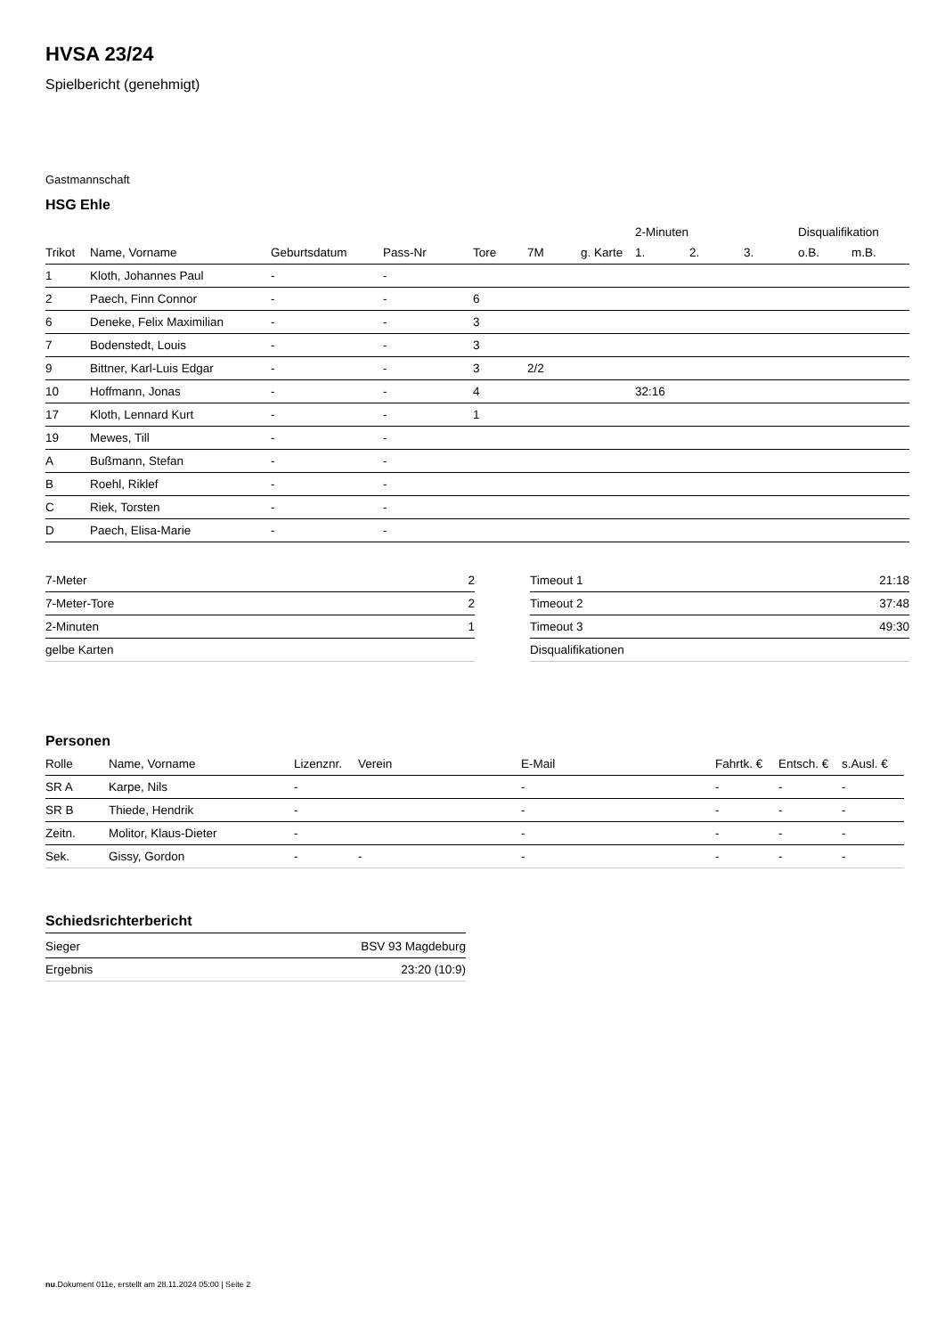HVSA 23/24
Spielbericht (genehmigt)
Gastmannschaft
HSG Ehle
| | | | | | | | 2-Minuten | | | Disqualifikation | |
| --- | --- | --- | --- | --- | --- | --- | --- | --- | --- | --- | --- |
| Trikot | Name, Vorname | Geburtsdatum | Pass-Nr | Tore | 7M | g. Karte | 1. | 2. | 3. | o.B. | m.B. |
| 1 | Kloth, Johannes Paul | - | - | | | | | | | | |
| 2 | Paech, Finn Connor | - | - | 6 | | | | | | | |
| 6 | Deneke, Felix Maximilian | - | - | 3 | | | | | | | |
| 7 | Bodenstedt, Louis | - | - | 3 | | | | | | | |
| 9 | Bittner, Karl-Luis Edgar | - | - | 3 | 2/2 | | | | | | |
| 10 | Hoffmann, Jonas | - | - | 4 | | | 32:16 | | | | |
| 17 | Kloth, Lennard Kurt | - | - | 1 | | | | | | | |
| 19 | Mewes, Till | - | - | | | | | | | | |
| A | Bußmann, Stefan | - | - | | | | | | | | |
| B | Roehl, Riklef | - | - | | | | | | | | |
| C | Riek, Torsten | - | - | | | | | | | | |
| D | Paech, Elisa-Marie | - | - | | | | | | | | |
| 7-Meter | 2 |
| 7-Meter-Tore | 2 |
| 2-Minuten | 1 |
| gelbe Karten | |
| Timeout 1 | 21:18 |
| Timeout 2 | 37:48 |
| Timeout 3 | 49:30 |
| Disqualifikationen | |
Personen
| Rolle | Name, Vorname | Lizenznr. | Verein | E-Mail | Fahrtk. € | Entsch. € | s.Ausl. € |
| --- | --- | --- | --- | --- | --- | --- | --- |
| SR A | Karpe, Nils | - | | - | - | - | - |
| SR B | Thiede, Hendrik | - | | - | - | - | - |
| Zeitn. | Molitor, Klaus-Dieter | - | | - | - | - | - |
| Sek. | Gissy, Gordon | - | - | - | - | - | - |
Schiedsrichterbericht
| Sieger | BSV 93 Magdeburg |
| Ergebnis | 23:20 (10:9) |
nu.Dokument 011e, erstellt am 28.11.2024 05:00 | Seite 2